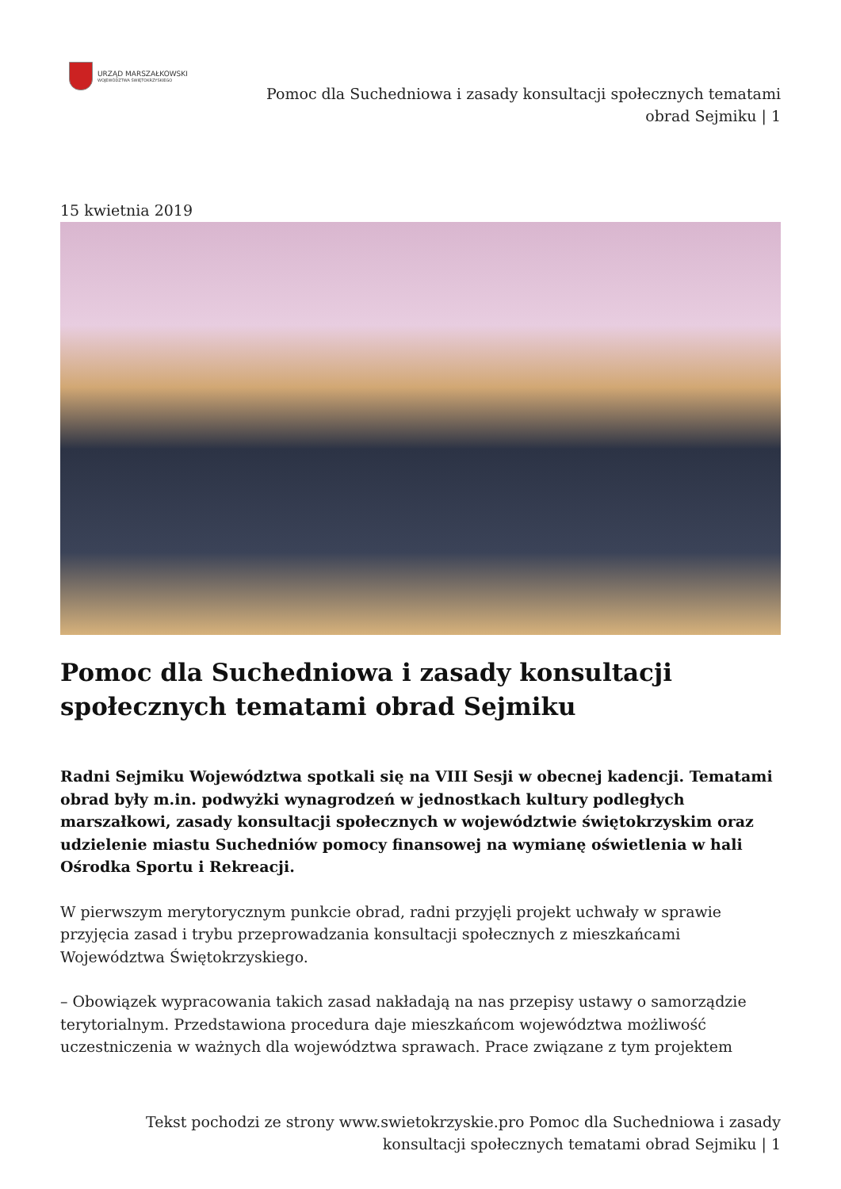URZĄD MARSZAŁKOWSKI
WOJEWÓDZTWA ŚWIĘTOKRZYSKIEGO
Pomoc dla Suchedniowa i zasady konsultacji społecznych tematami obrad Sejmiku | 1
15 kwietnia 2019
Pomoc dla Suchedniowa i zasady konsultacji społecznych tematami obrad Sejmiku
Radni Sejmiku Województwa spotkali się na VIII Sesji w obecnej kadencji. Tematami obrad były m.in. podwyżki wynagrodzeń w jednostkach kultury podległych marszałkowi, zasady konsultacji społecznych w województwie świętokrzyskim oraz udzielenie miastu Suchedniów pomocy finansowej na wymianę oświetlenia w hali Ośrodka Sportu i Rekreacji.
W pierwszym merytorycznym punkcie obrad, radni przyjęli projekt uchwały w sprawie przyjęcia zasad i trybu przeprowadzania konsultacji społecznych z mieszkańcami Województwa Świętokrzyskiego.
– Obowiązek wypracowania takich zasad nakładają na nas przepisy ustawy o samorządzie terytorialnym. Przedstawiona procedura daje mieszkańcom województwa możliwość uczestniczenia w ważnych dla województwa sprawach. Prace związane z tym projektem
Tekst pochodzi ze strony www.swietokrzyskie.pro Pomoc dla Suchedniowa i zasady konsultacji społecznych tematami obrad Sejmiku | 1